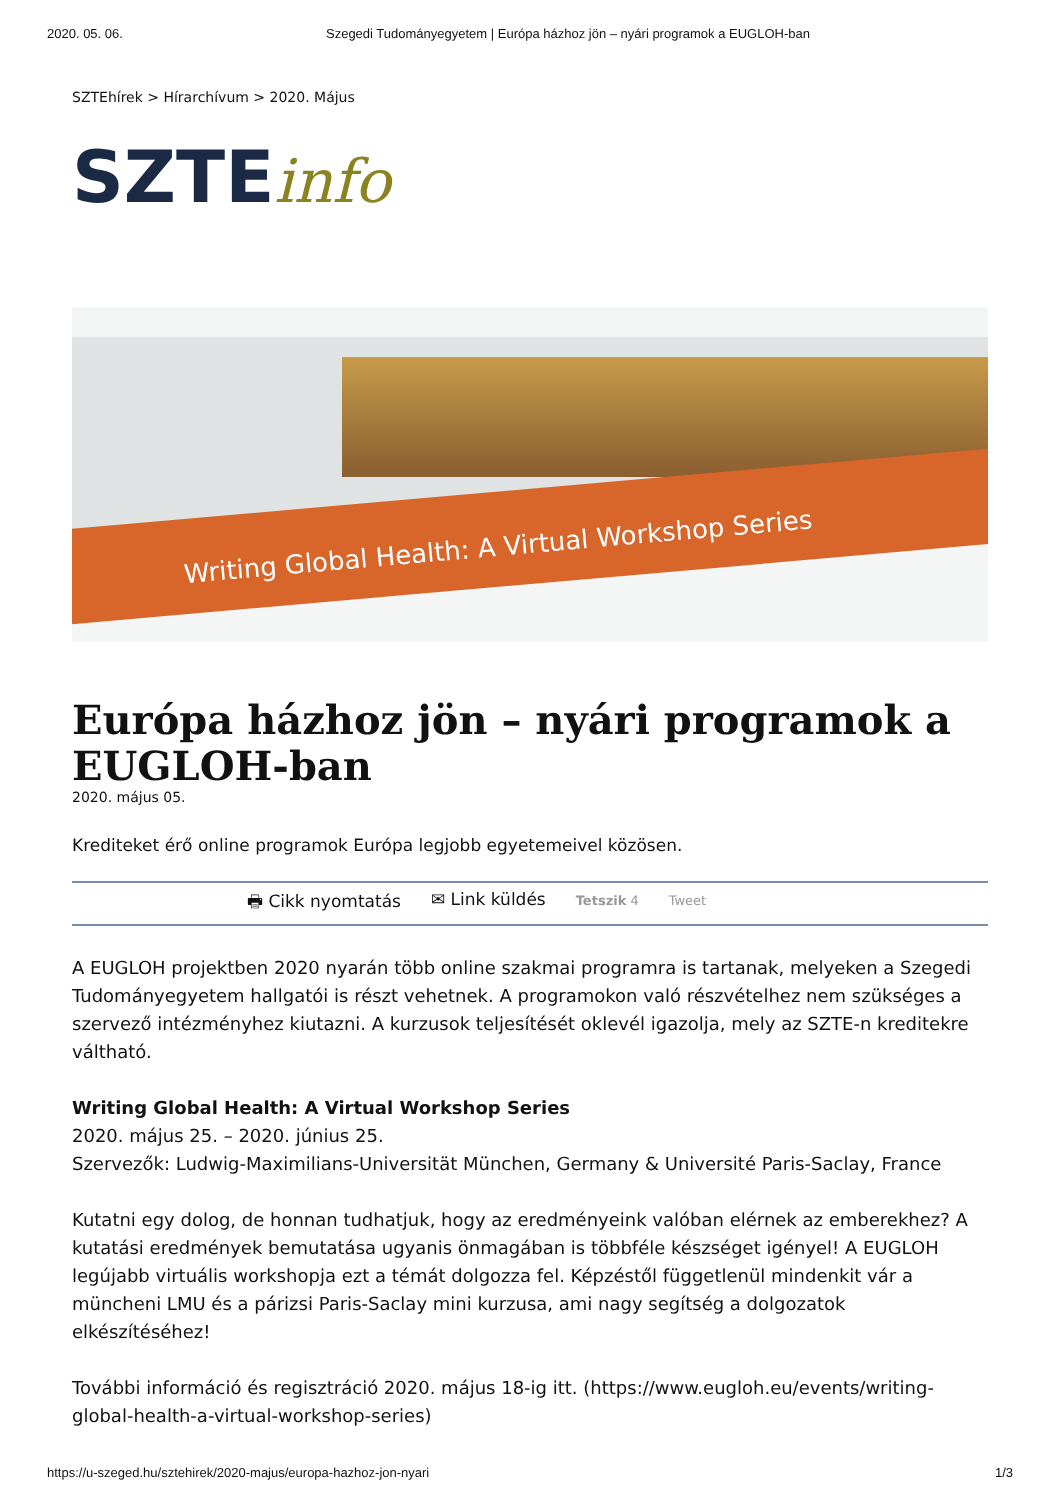2020. 05. 06. Szegedi Tudományegyetem | Európa házhoz jön – nyári programok a EUGLOH-ban
SZTEhírek > Hírarchívum > 2020. Május
SZTEinfo
Writing Global Health: A Virtual Workshop Series
Európa házhoz jön – nyári programok a EUGLOH-ban
2020. május 05.
Krediteket érő online programok Európa legjobb egyetemeivel közösen.
🖶 Cikk nyomtatás ✉ Link küldés Tetszik 4 Tweet
A EUGLOH projektben 2020 nyarán több online szakmai programra is tartanak, melyeken a Szegedi Tudományegyetem hallgatói is részt vehetnek. A programokon való részvételhez nem szükséges a szervező intézményhez kiutazni. A kurzusok teljesítését oklevél igazolja, mely az SZTE-n kreditekre váltható.
Writing Global Health: A Virtual Workshop Series
2020. május 25. – 2020. június 25.
Szervezők: Ludwig-Maximilians-Universität München, Germany & Université Paris-Saclay, France
Kutatni egy dolog, de honnan tudhatjuk, hogy az eredményeink valóban elérnek az emberekhez? A kutatási eredmények bemutatása ugyanis önmagában is többféle készséget igényel! A EUGLOH legújabb virtuális workshopja ezt a témát dolgozza fel. Képzéstől függetlenül mindenkit vár a müncheni LMU és a párizsi Paris-Saclay mini kurzusa, ami nagy segítség a dolgozatok elkészítéséhez!
További információ és regisztráció 2020. május 18-ig itt. (https://www.eugloh.eu/events/writing-global-health-a-virtual-workshop-series)
https://u-szeged.hu/sztehirek/2020-majus/europa-hazhoz-jon-nyari 1/3